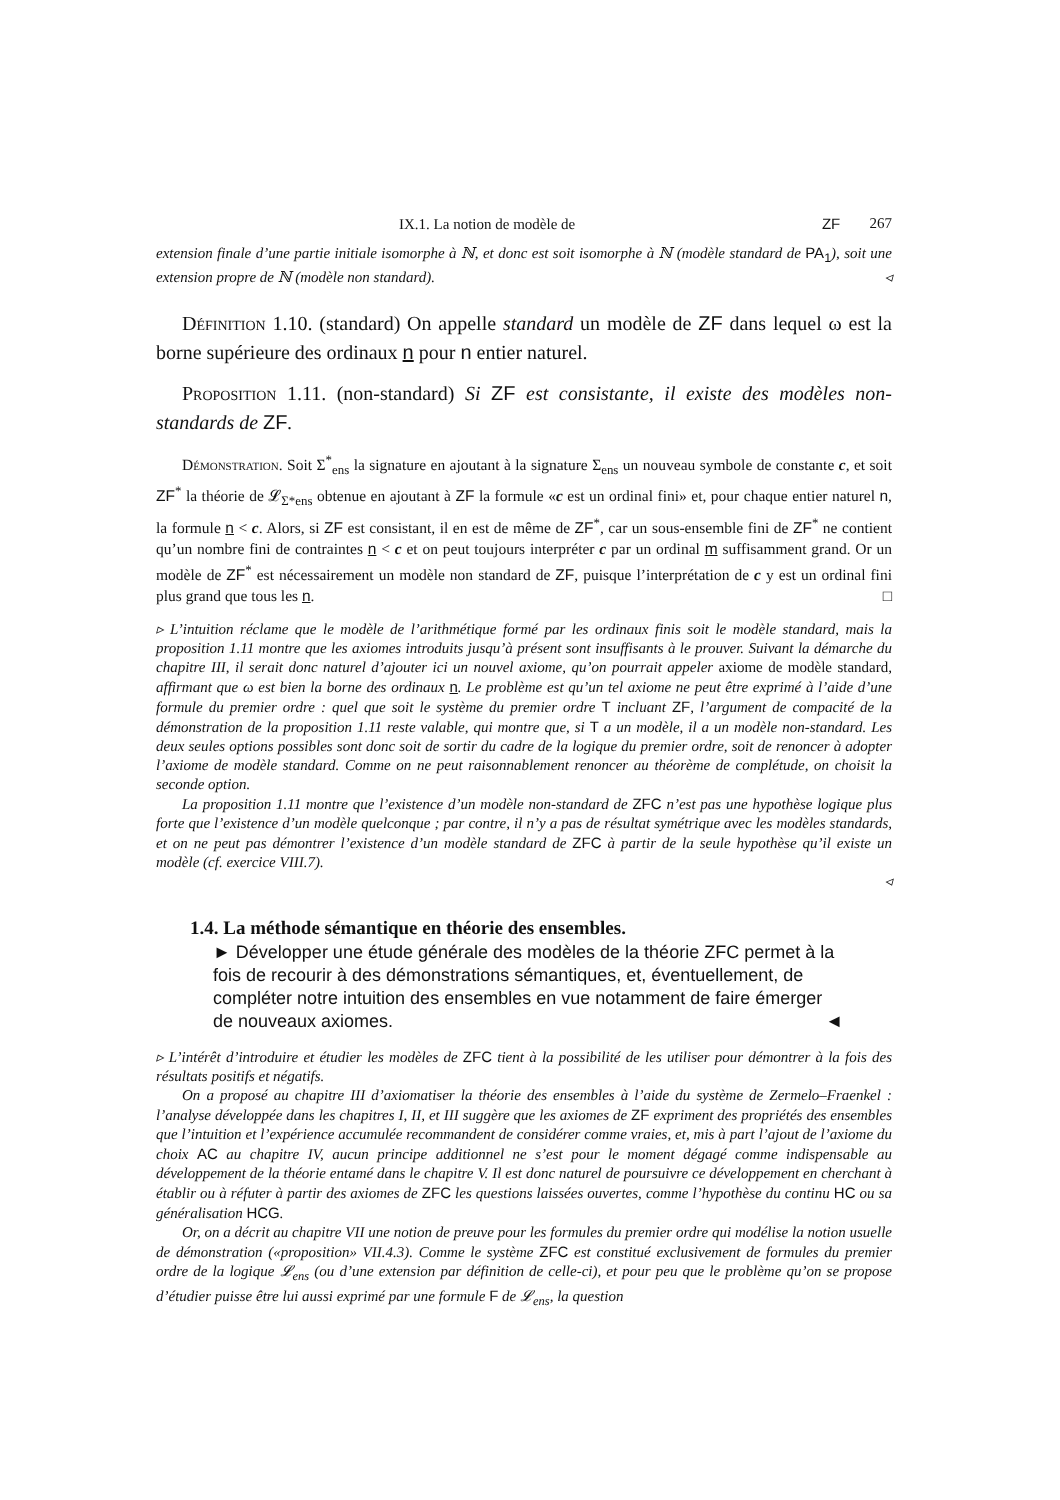IX.1. La notion de modèle de ZF 267
extension finale d’une partie initiale isomorphe à ℕ, et donc est soit isomorphe à ℕ (modèle standard de PA<sub>1</sub>), soit une extension propre de ℕ (modèle non standard). ◃
Définition 1.10. (standard) On appelle standard un modèle de ZF dans lequel ω est la borne supérieure des ordinaux n pour n entier naturel.
Proposition 1.11. (non-standard) Si ZF est consistante, il existe des modèles non-standards de ZF.
Démonstration. Soit Σ<sup>*</sup><sub>ens</sub> la signature en ajoutant à la signature Σ<sub>ens</sub> un nouveau symbole de constante c, et soit ZF<sup>*</sup> la théorie de 𝓛<sub>Σ*ens</sub> obtenue en ajoutant à ZF la formule «c est un ordinal fini» et, pour chaque entier naturel n, la formule n < c. Alors, si ZF est consistant, il en est de même de ZF<sup>*</sup>, car un sous-ensemble fini de ZF<sup>*</sup> ne contient qu’un nombre fini de contraintes n < c et on peut toujours interpréter c par un ordinal m suffisamment grand. Or un modèle de ZF<sup>*</sup> est nécessairement un modèle non standard de ZF, puisque l’interprétation de c y est un ordinal fini plus grand que tous les n. □
▹ L’intuition réclame que le modèle de l’arithmétique formé par les ordinaux finis soit le modèle standard, mais la proposition 1.11 montre que les axiomes introduits jusqu’à présent sont insuffisants à le prouver. Suivant la démarche du chapitre III, il serait donc naturel d’ajouter ici un nouvel axiome, qu’on pourrait appeler axiome de modèle standard, affirmant que ω est bien la borne des ordinaux n. Le problème est qu’un tel axiome ne peut être exprimé à l’aide d’une formule du premier ordre : quel que soit le système du premier ordre T incluant ZF, l’argument de compacité de la démonstration de la proposition 1.11 reste valable, qui montre que, si T a un modèle, il a un modèle non-standard. Les deux seules options possibles sont donc soit de sortir du cadre de la logique du premier ordre, soit de renoncer à adopter l’axiome de modèle standard. Comme on ne peut raisonnablement renoncer au théorème de complétude, on choisit la seconde option.
La proposition 1.11 montre que l’existence d’un modèle non-standard de ZFC n’est pas une hypothèse logique plus forte que l’existence d’un modèle quelconque ; par contre, il n’y a pas de résultat symétrique avec les modèles standards, et on ne peut pas démontrer l’existence d’un modèle standard de ZFC à partir de la seule hypothèse qu’il existe un modèle (cf. exercice VIII.7).
◃
1.4. La méthode sémantique en théorie des ensembles.
► Développer une étude générale des modèles de la théorie ZFC permet à la fois de recourir à des démonstrations sémantiques, et, éventuellement, de compléter notre intuition des ensembles en vue notamment de faire émerger de nouveaux axiomes. ◄
▹ L’intérêt d’introduire et étudier les modèles de ZFC tient à la possibilité de les utiliser pour démontrer à la fois des résultats positifs et négatifs.
On a proposé au chapitre III d’axiomatiser la théorie des ensembles à l’aide du système de Zermelo–Fraenkel : l’analyse développée dans les chapitres I, II, et III suggère que les axiomes de ZF expriment des propriétés des ensembles que l’intuition et l’expérience accumulée recommandent de considérer comme vraies, et, mis à part l’ajout de l’axiome du choix AC au chapitre IV, aucun principe additionnel ne s’est pour le moment dégagé comme indispensable au développement de la théorie entamé dans le chapitre V. Il est donc naturel de poursuivre ce développement en cherchant à établir ou à réfuter à partir des axiomes de ZFC les questions laissées ouvertes, comme l’hypothèse du continu HC ou sa généralisation HCG.
Or, on a décrit au chapitre VII une notion de preuve pour les formules du premier ordre qui modélise la notion usuelle de démonstration («proposition» VII.4.3). Comme le système ZFC est constitué exclusivement de formules du premier ordre de la logique 𝓛<sub>ens</sub> (ou d’une extension par définition de celle-ci), et pour peu que le problème qu’on se propose d’étudier puisse être lui aussi exprimé par une formule F de 𝓛<sub>ens</sub>, la question